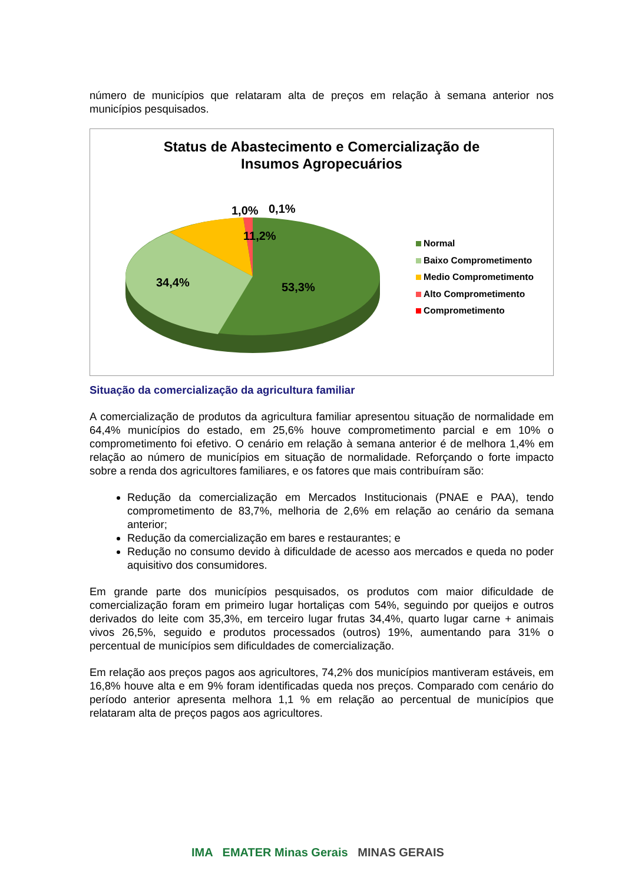número de municípios que relataram alta de preços em relação à semana anterior nos municípios pesquisados.
Status de Abastecimento e Comercialização de
Insumos Agropecuários
1,0%
0,1%
11,2%
34,4%
53,3%
Normal
Baixo Comprometimento
Medio Comprometimento
Alto Comprometimento
Comprometimento
Situação da comercialização da agricultura familiar
A comercialização de produtos da agricultura familiar apresentou situação de normalidade em 64,4% municípios do estado, em 25,6% houve comprometimento parcial e em 10% o comprometimento foi efetivo. O cenário em relação à semana anterior é de melhora 1,4% em relação ao número de municípios em situação de normalidade. Reforçando o forte impacto sobre a renda dos agricultores familiares, e os fatores que mais contribuíram são:
Redução da comercialização em Mercados Institucionais (PNAE e PAA), tendo comprometimento de 83,7%, melhoria de 2,6% em relação ao cenário da semana anterior;
Redução da comercialização em bares e restaurantes; e
Redução no consumo devido à dificuldade de acesso aos mercados e queda no poder aquisitivo dos consumidores.
Em grande parte dos municípios pesquisados, os produtos com maior dificuldade de comercialização foram em primeiro lugar hortaliças com 54%, seguindo por queijos e outros derivados do leite com 35,3%, em terceiro lugar frutas 34,4%, quarto lugar carne + animais vivos 26,5%, seguido e produtos processados (outros) 19%, aumentando para 31% o percentual de municípios sem dificuldades de comercialização.
Em relação aos preços pagos aos agricultores, 74,2% dos municípios mantiveram estáveis, em 16,8% houve alta e em 9% foram identificadas queda nos preços. Comparado com cenário do período anterior apresenta melhora 1,1 % em relação ao percentual de municípios que relataram alta de preços pagos aos agricultores.
IMA EMATER Minas Gerais MINAS GERAIS